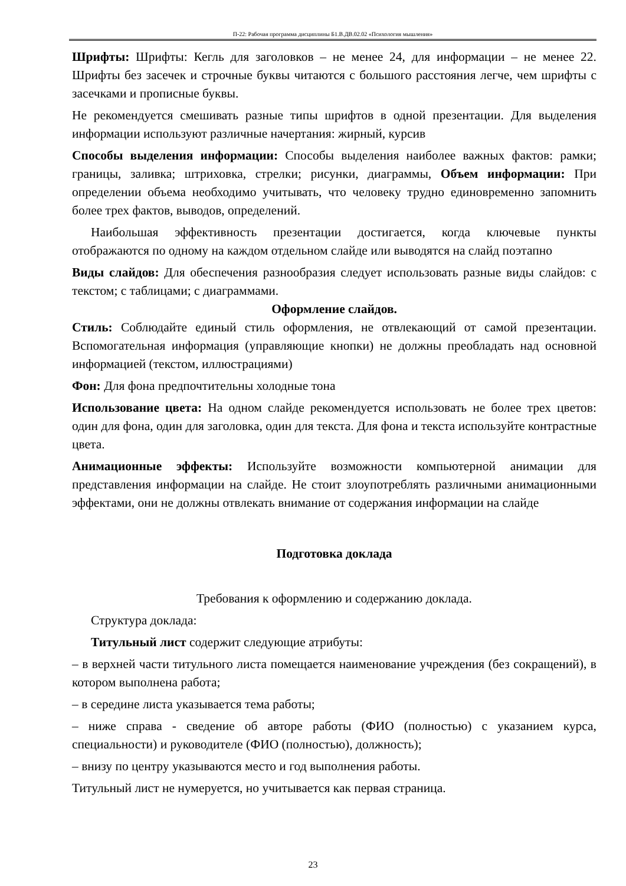П-22: Рабочая программа дисциплины Б1.В.ДВ.02.02 «Психология мышления»
Шрифты: Шрифты: Кегль для заголовков – не менее 24, для информации – не менее 22. Шрифты без засечек и строчные буквы читаются с большого расстояния легче, чем шрифты с засечками и прописные буквы.
Не рекомендуется смешивать разные типы шрифтов в одной презентации. Для выделения информации используют различные начертания: жирный, курсив
Способы выделения информации: Способы выделения наиболее важных фактов: рамки; границы, заливка; штриховка, стрелки; рисунки, диаграммы, Объем информации: При определении объема необходимо учитывать, что человеку трудно единовременно запомнить более трех фактов, выводов, определений.
Наибольшая эффективность презентации достигается, когда ключевые пункты отображаются по одному на каждом отдельном слайде или выводятся на слайд поэтапно
Виды слайдов: Для обеспечения разнообразия следует использовать разные виды слайдов: с текстом; с таблицами; с диаграммами.
Оформление слайдов.
Стиль: Соблюдайте единый стиль оформления, не отвлекающий от самой презентации. Вспомогательная информация (управляющие кнопки) не должны преобладать над основной информацией (текстом, иллюстрациями)
Фон: Для фона предпочтительны холодные тона
Использование цвета: На одном слайде рекомендуется использовать не более трех цветов: один для фона, один для заголовка, один для текста. Для фона и текста используйте контрастные цвета.
Анимационные эффекты: Используйте возможности компьютерной анимации для представления информации на слайде. Не стоит злоупотреблять различными анимационными эффектами, они не должны отвлекать внимание от содержания информации на слайде
Подготовка доклада
Требования к оформлению и содержанию доклада.
Структура доклада:
Титульный лист содержит следующие атрибуты:
– в верхней части титульного листа помещается наименование учреждения (без сокращений), в котором выполнена работа;
– в середине листа указывается тема работы;
– ниже справа - сведение об авторе работы (ФИО (полностью) с указанием курса, специальности) и руководителе (ФИО (полностью), должность);
– внизу по центру указываются место и год выполнения работы.
Титульный лист не нумеруется, но учитывается как первая страница.
23